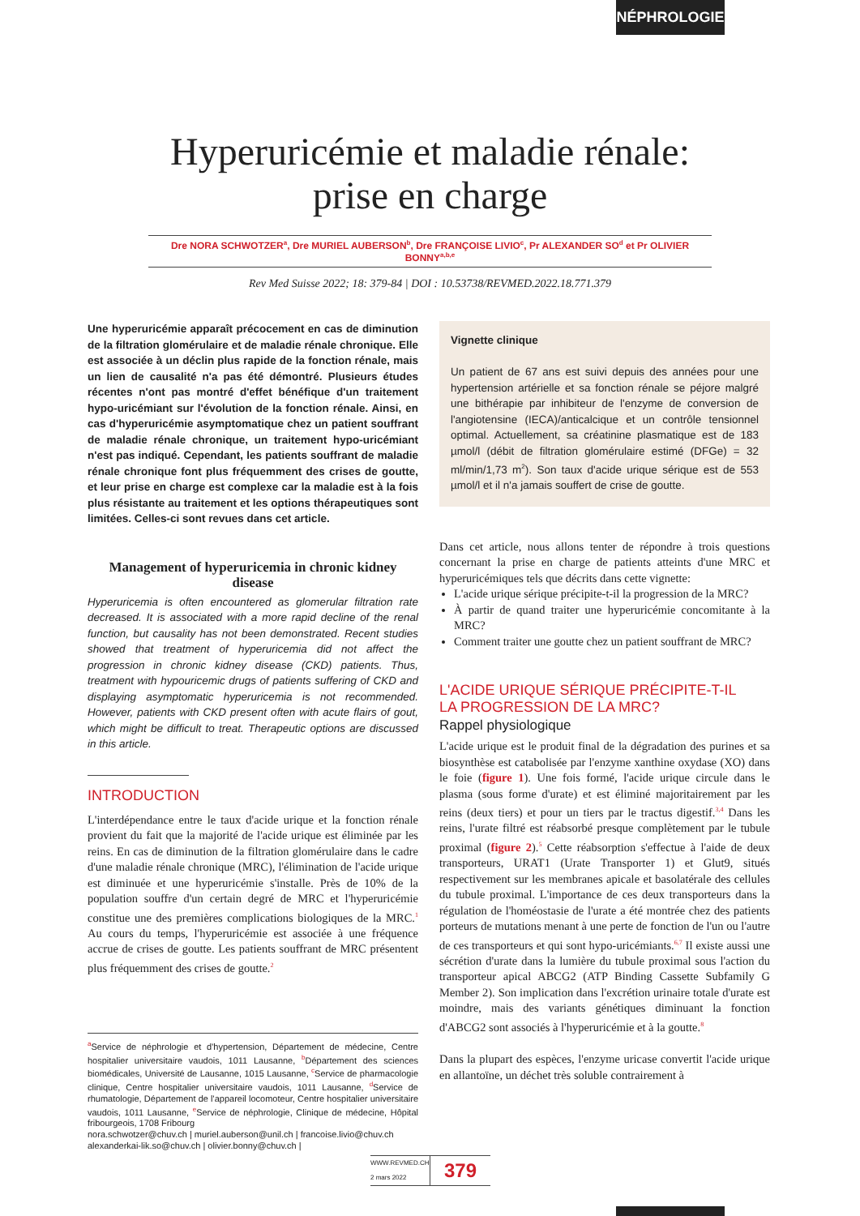NÉPHROLOGIE
Hyperuricémie et maladie rénale:
prise en charge
Dre NORA SCHWOTZER<sup>a</sup>, Dre MURIEL AUBERSON<sup>b</sup>, Dre FRANÇOISE LIVIO<sup>c</sup>, Pr ALEXANDER SO<sup>d</sup> et Pr OLIVIER BONNY<sup>a,b,e</sup>
Rev Med Suisse 2022; 18: 379-84 | DOI : 10.53738/REVMED.2022.18.771.379
Une hyperuricémie apparaît précocement en cas de diminution de la filtration glomérulaire et de maladie rénale chronique. Elle est associée à un déclin plus rapide de la fonction rénale, mais un lien de causalité n'a pas été démontré. Plusieurs études récentes n'ont pas montré d'effet bénéfique d'un traitement hypo-uricémiant sur l'évolution de la fonction rénale. Ainsi, en cas d'hyperuricémie asymptomatique chez un patient souffrant de maladie rénale chronique, un traitement hypo-uricémiant n'est pas indiqué. Cependant, les patients souffrant de maladie rénale chronique font plus fréquemment des crises de goutte, et leur prise en charge est complexe car la maladie est à la fois plus résistante au traitement et les options thérapeutiques sont limitées. Celles-ci sont revues dans cet article.
Management of hyperuricemia in chronic kidney disease
Hyperuricemia is often encountered as glomerular filtration rate decreased. It is associated with a more rapid decline of the renal function, but causality has not been demonstrated. Recent studies showed that treatment of hyperuricemia did not affect the progression in chronic kidney disease (CKD) patients. Thus, treatment with hypouricemic drugs of patients suffering of CKD and displaying asymptomatic hyperuricemia is not recommended. However, patients with CKD present often with acute flairs of gout, which might be difficult to treat. Therapeutic options are discussed in this article.
INTRODUCTION
L'interdépendance entre le taux d'acide urique et la fonction rénale provient du fait que la majorité de l'acide urique est éliminée par les reins. En cas de diminution de la filtration glomérulaire dans le cadre d'une maladie rénale chronique (MRC), l'élimination de l'acide urique est diminuée et une hyperuricémie s'installe. Près de 10% de la population souffre d'un certain degré de MRC et l'hyperuricémie constitue une des premières complications biologiques de la MRC.<sup>1</sup> Au cours du temps, l'hyperuricémie est associée à une fréquence accrue de crises de goutte. Les patients souffrant de MRC présentent plus fréquemment des crises de goutte.<sup>2</sup>
<sup>a</sup> Service de néphrologie et d'hypertension, Département de médecine, Centre hospitalier universitaire vaudois, 1011 Lausanne, <sup>b</sup>Département des sciences biomédicales, Université de Lausanne, 1015 Lausanne, <sup>c</sup>Service de pharmacologie clinique, Centre hospitalier universitaire vaudois, 1011 Lausanne, <sup>d</sup>Service de rhumatologie, Département de l'appareil locomoteur, Centre hospitalier universitaire vaudois, 1011 Lausanne, <sup>e</sup>Service de néphrologie, Clinique de médecine, Hôpital fribourgeois, 1708 Fribourg
nora.schwotzer@chuv.ch | muriel.auberson@unil.ch | francoise.livio@chuv.ch
alexanderkai-lik.so@chuv.ch | olivier.bonny@chuv.ch |
Vignette clinique
Un patient de 67 ans est suivi depuis des années pour une hypertension artérielle et sa fonction rénale se péjore malgré une bithérapie par inhibiteur de l'enzyme de conversion de l'angiotensine (IECA)/anticalcique et un contrôle tensionnel optimal. Actuellement, sa créatinine plasmatique est de 183 µmol/l (débit de filtration glomérulaire estimé (DFGe) = 32 ml/min/1,73 m<sup>2</sup>). Son taux d'acide urique sérique est de 553 µmol/l et il n'a jamais souffert de crise de goutte.
Dans cet article, nous allons tenter de répondre à trois questions concernant la prise en charge de patients atteints d'une MRC et hyperuricémiques tels que décrits dans cette vignette:
L'acide urique sérique précipite-t-il la progression de la MRC?
À partir de quand traiter une hyperuricémie concomitante à la MRC?
Comment traiter une goutte chez un patient souffrant de MRC?
L'ACIDE URIQUE SÉRIQUE PRÉCIPITE-T-IL
LA PROGRESSION DE LA MRC?
Rappel physiologique
L'acide urique est le produit final de la dégradation des purines et sa biosynthèse est catabolisée par l'enzyme xanthine oxydase (XO) dans le foie (figure 1). Une fois formé, l'acide urique circule dans le plasma (sous forme d'urate) et est éliminé majoritairement par les reins (deux tiers) et pour un tiers par le tractus digestif.<sup>3,4</sup> Dans les reins, l'urate filtré est réabsorbé presque complètement par le tubule proximal (figure 2).<sup>5</sup> Cette réabsorption s'effectue à l'aide de deux transporteurs, URAT1 (Urate Transporter 1) et Glut9, situés respectivement sur les membranes apicale et basolatérale des cellules du tubule proximal. L'importance de ces deux transporteurs dans la régulation de l'homéostasie de l'urate a été montrée chez des patients porteurs de mutations menant à une perte de fonction de l'un ou l'autre de ces transporteurs et qui sont hypo-uricémiants.<sup>6,7</sup> Il existe aussi une sécrétion d'urate dans la lumière du tubule proximal sous l'action du transporteur apical ABCG2 (ATP Binding Cassette Subfamily G Member 2). Son implication dans l'excrétion urinaire totale d'urate est moindre, mais des variants génétiques diminuant la fonction d'ABCG2 sont associés à l'hyperuricémie et à la goutte.<sup>8</sup>
Dans la plupart des espèces, l'enzyme uricase convertit l'acide urique en allantoïne, un déchet très soluble contrairement à
WWW.REVMED.CH
2 mars 2022
379